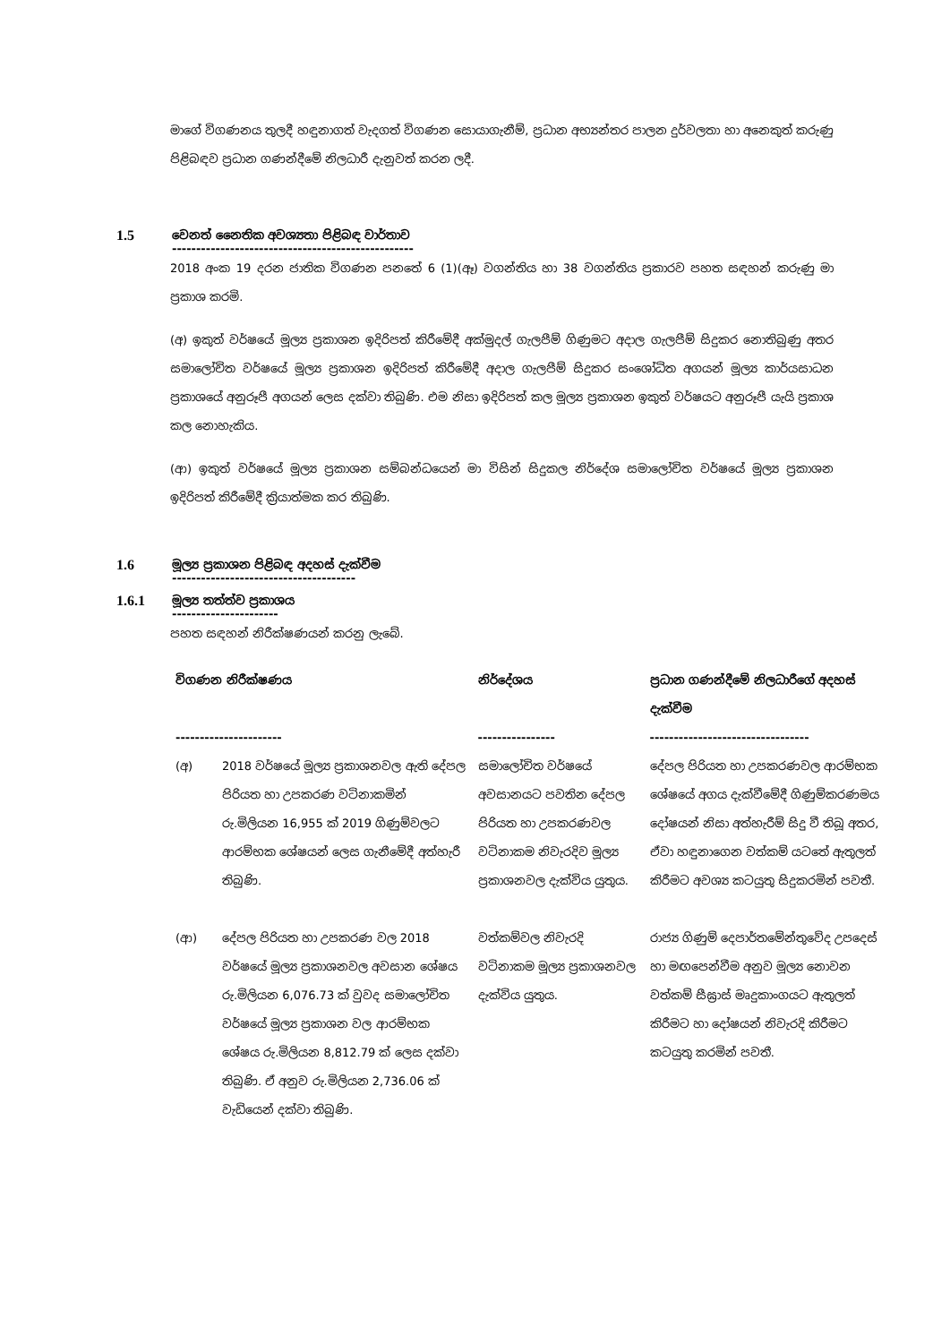මාගේ විගණනය තුලදී හඳුනාගත් වැදගත් විගණන සොයාගැනීම්, ප්‍රධාන අභ්‍යන්තර පාලන දුර්වලතා හා අනෙකුත් කරුණු පිළිබඳව ප්‍රධාන ගණන්දීමේ නිලධාරී දැනුවත් කරන ලදී.
1.5 වෙනත් නෛතික අවශ්‍යතා පිළිබඳ වාර්තාව
--------------------------------------------------
2018 අංක 19 දරන ජාතික විගණන පනතේ 6 (1)(ඈ) වගන්තිය හා 38 වගන්තිය ප්‍රකාරව පහත සඳහන් කරුණු මා ප්‍රකාශ කරමි.
(අ) ඉකුත් වර්ෂයේ මූල්‍ය ප්‍රකාශන ඉදිරිපත් කිරීමේදී අක්මුදල් ගැලපීම් ගිණුමට අදාල ගැලපීම් සිදුකර නොතිබුණු අතර සමාලෝචිත වර්ෂයේ මූල්‍ය ප්‍රකාශන ඉදිරිපත් කිරීමේදී අදාල ගැලපීම් සිදුකර සංශෝධිත අගයන් මූල්‍ය කාර්යසාධන ප්‍රකාශයේ අනුරූපී අගයන් ලෙස දක්වා තිබුණි. එම නිසා ඉදිරිපත් කල මූල්‍ය ප්‍රකාශන ඉකුත් වර්ෂයට අනුරූපී යැයි ප්‍රකාශ කල නොහැකිය.
(ආ) ඉකුත් වර්ෂයේ මූල්‍ය ප්‍රකාශන සම්බන්ධයෙන් මා විසින් සිදුකල නිර්දේශ සමාලෝචිත වර්ෂයේ මූල්‍ය ප්‍රකාශන ඉදිරිපත් කිරීමේදී ක්‍රියාත්මක කර තිබුණි.
1.6 මූල්‍ය ප්‍රකාශන පිළිබඳ අදහස් දැක්වීම
--------------------------------------
1.6.1 මූල්‍ය තත්ත්ව ප්‍රකාශය
----------------------
පහත සඳහන් නිරීක්ෂණයන් කරනු ලැබේ.
| විගණන නිරීක්ෂණය ---------------------- | | නිර්දේශය ---------------- | ප්‍රධාන ගණන්දීමේ නිලධාරීගේ අදහස් දැක්වීම --------------------------------- |
| --- | --- | --- | --- |
| (අ) | 2018 වර්ෂයේ මූල්‍ය ප්‍රකාශනවල ඇති දේපල පිරියත හා උපකරණ වටිනාකමින් රු.මිලියන 16,955 ක් 2019 ගිණුම්වලට ආරම්භක ශේෂයන් ලෙස ගැනීමේදී අත්හැරී තිබුණි. | සමාලෝචිත වර්ෂයේ අවසානයට පවතින දේපල පිරියත හා උපකරණවල වටිනාකම නිවැරදිව මූල්‍ය ප්‍රකාශනවල දැක්විය යුතුය. | දේපල පිරියත හා උපකරණවල ආරම්භක ශේෂයේ අගය දැක්වීමේදී ගිණුම්කරණමය දෝෂයන් නිසා අත්හැරීම් සිදු වී තිබූ අතර, ඒවා හඳුනාගෙන වත්කම් යටතේ ඇතුලත් කිරීමට අවශ්‍ය කටයුතු සිදුකරමින් පවතී. |
| (ආ) | දේපල පිරියත හා උපකරණ වල 2018 වර්ෂයේ මූල්‍ය ප්‍රකාශනවල අවසාන ශේෂය රු.මිලියන 6,076.73 ක් වුවද සමාලෝචිත වර්ෂයේ මූල්‍ය ප්‍රකාශන වල ආරම්භක ශේෂය රු.මිලියන 8,812.79 ක් ලෙස දක්වා තිබුණි. ඒ අනුව රු.මිලියන 2,736.06 ක් වැඩියෙන් දක්වා තිබුණි. | වත්කම්වල නිවැරදි වටිනාකම මූල්‍ය ප්‍රකාශනවල දැක්විය යුතුය. | රාජ්‍ය ගිණුම් දෙපාර්තමේන්තුවේද උපදෙස් හා මඟපෙන්වීම අනුව මූල්‍ය නොවන වත්කම් සීඝ්‍රාස් මෘදුකාංගයට ඇතුලත් කිරීමට හා දෝෂයන් නිවැරදි කිරීමට කටයුතු කරමින් පවතී. |